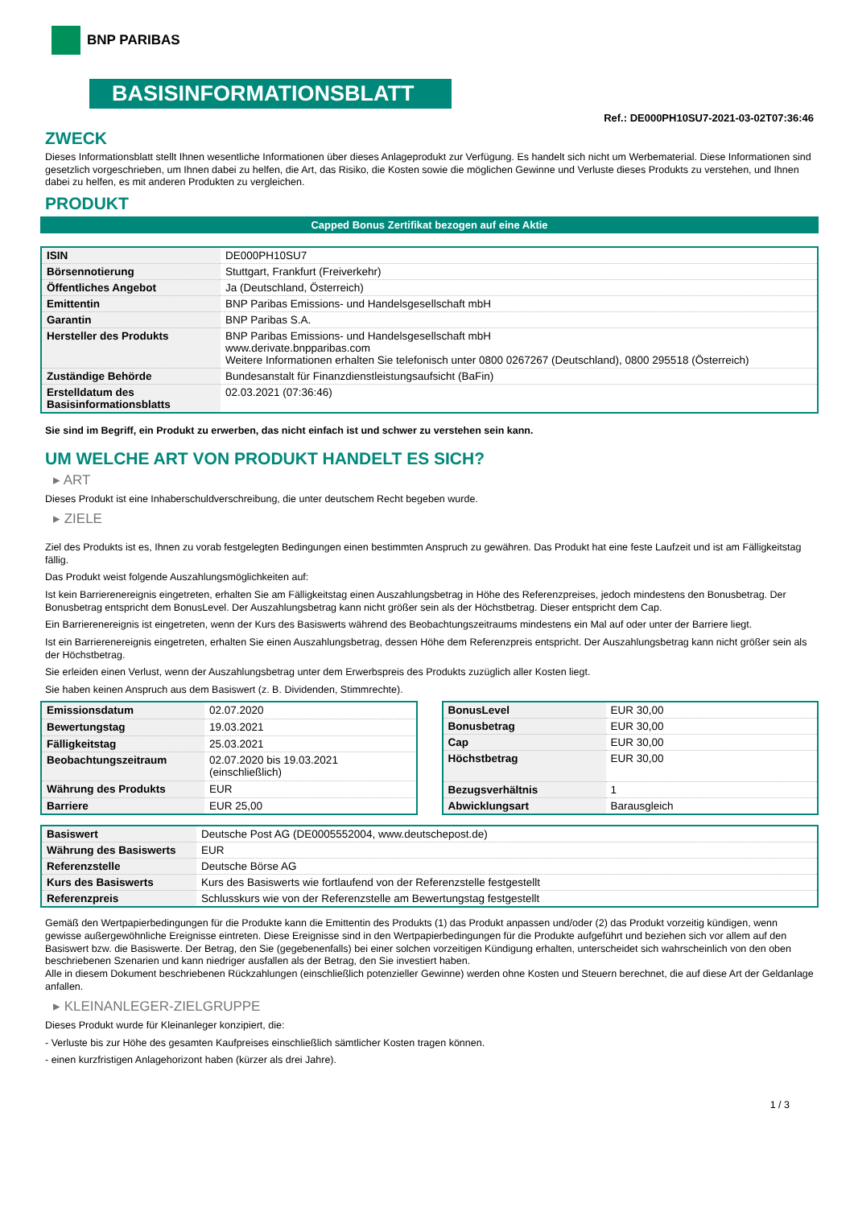BNP PARIBAS
BASISINFORMATIONSBLATT
Ref.: DE000PH10SU7-2021-03-02T07:36:46
ZWECK
Dieses Informationsblatt stellt Ihnen wesentliche Informationen über dieses Anlageprodukt zur Verfügung. Es handelt sich nicht um Werbematerial. Diese Informationen sind gesetzlich vorgeschrieben, um Ihnen dabei zu helfen, die Art, das Risiko, die Kosten sowie die möglichen Gewinne und Verluste dieses Produkts zu verstehen, und Ihnen dabei zu helfen, es mit anderen Produkten zu vergleichen.
PRODUKT
Capped Bonus Zertifikat bezogen auf eine Aktie
| ISIN | DE000PH10SU7 |
| Börsennotierung | Stuttgart, Frankfurt (Freiverkehr) |
| Öffentliches Angebot | Ja (Deutschland, Österreich) |
| Emittentin | BNP Paribas Emissions- und Handelsgesellschaft mbH |
| Garantin | BNP Paribas S.A. |
| Hersteller des Produkts | BNP Paribas Emissions- und Handelsgesellschaft mbH www.derivate.bnpparibas.com Weitere Informationen erhalten Sie telefonisch unter 0800 0267267 (Deutschland), 0800 295518 (Österreich) |
| Zuständige Behörde | Bundesanstalt für Finanzdienstleistungsaufsicht (BaFin) |
| Erstelldatum des Basisinformationsblatts | 02.03.2021 (07:36:46) |
Sie sind im Begriff, ein Produkt zu erwerben, das nicht einfach ist und schwer zu verstehen sein kann.
UM WELCHE ART VON PRODUKT HANDELT ES SICH?
▸ ART
Dieses Produkt ist eine Inhaberschuldverschreibung, die unter deutschem Recht begeben wurde.
▸ ZIELE
Ziel des Produkts ist es, Ihnen zu vorab festgelegten Bedingungen einen bestimmten Anspruch zu gewähren. Das Produkt hat eine feste Laufzeit und ist am Fälligkeitstag fällig.
Das Produkt weist folgende Auszahlungsmöglichkeiten auf:
Ist kein Barrierenereignis eingetreten, erhalten Sie am Fälligkeitstag einen Auszahlungsbetrag in Höhe des Referenzpreises, jedoch mindestens den Bonusbetrag. Der Bonusbetrag entspricht dem BonusLevel. Der Auszahlungsbetrag kann nicht größer sein als der Höchstbetrag. Dieser entspricht dem Cap.
Ein Barrierenereignis ist eingetreten, wenn der Kurs des Basiswerts während des Beobachtungszeitraums mindestens ein Mal auf oder unter der Barriere liegt.
Ist ein Barrierenereignis eingetreten, erhalten Sie einen Auszahlungsbetrag, dessen Höhe dem Referenzpreis entspricht. Der Auszahlungsbetrag kann nicht größer sein als der Höchstbetrag.
Sie erleiden einen Verlust, wenn der Auszahlungsbetrag unter dem Erwerbspreis des Produkts zuzüglich aller Kosten liegt.
Sie haben keinen Anspruch aus dem Basiswert (z. B. Dividenden, Stimmrechte).
| Emissionsdatum | 02.07.2020 |
| Bewertungstag | 19.03.2021 |
| Fälligkeitstag | 25.03.2021 |
| Beobachtungszeitraum | 02.07.2020 bis 19.03.2021 (einschließlich) |
| Währung des Produkts | EUR |
| Barriere | EUR 25,00 |
| BonusLevel | EUR 30,00 |
| Bonusbetrag | EUR 30,00 |
| Cap | EUR 30,00 |
| Höchstbetrag | EUR 30,00 |
| Bezugsverhältnis | 1 |
| Abwicklungsart | Barausgleich |
| Basiswert | Deutsche Post AG (DE0005552004, www.deutschepost.de) |
| Währung des Basiswerts | EUR |
| Referenzstelle | Deutsche Börse AG |
| Kurs des Basiswerts | Kurs des Basiswerts wie fortlaufend von der Referenzstelle festgestellt |
| Referenzpreis | Schlusskurs wie von der Referenzstelle am Bewertungstag festgestellt |
Gemäß den Wertpapierbedingungen für die Produkte kann die Emittentin des Produkts (1) das Produkt anpassen und/oder (2) das Produkt vorzeitig kündigen, wenn gewisse außergewöhnliche Ereignisse eintreten. Diese Ereignisse sind in den Wertpapierbedingungen für die Produkte aufgeführt und beziehen sich vor allem auf den Basiswert bzw. die Basiswerte. Der Betrag, den Sie (gegebenenfalls) bei einer solchen vorzeitigen Kündigung erhalten, unterscheidet sich wahrscheinlich von den oben beschriebenen Szenarien und kann niedriger ausfallen als der Betrag, den Sie investiert haben.
Alle in diesem Dokument beschriebenen Rückzahlungen (einschließlich potenzieller Gewinne) werden ohne Kosten und Steuern berechnet, die auf diese Art der Geldanlage anfallen.
▸ KLEINANLEGER-ZIELGRUPPE
Dieses Produkt wurde für Kleinanleger konzipiert, die:
- Verluste bis zur Höhe des gesamten Kaufpreises einschließlich sämtlicher Kosten tragen können.
- einen kurzfristigen Anlagehorizont haben (kürzer als drei Jahre).
1 / 3